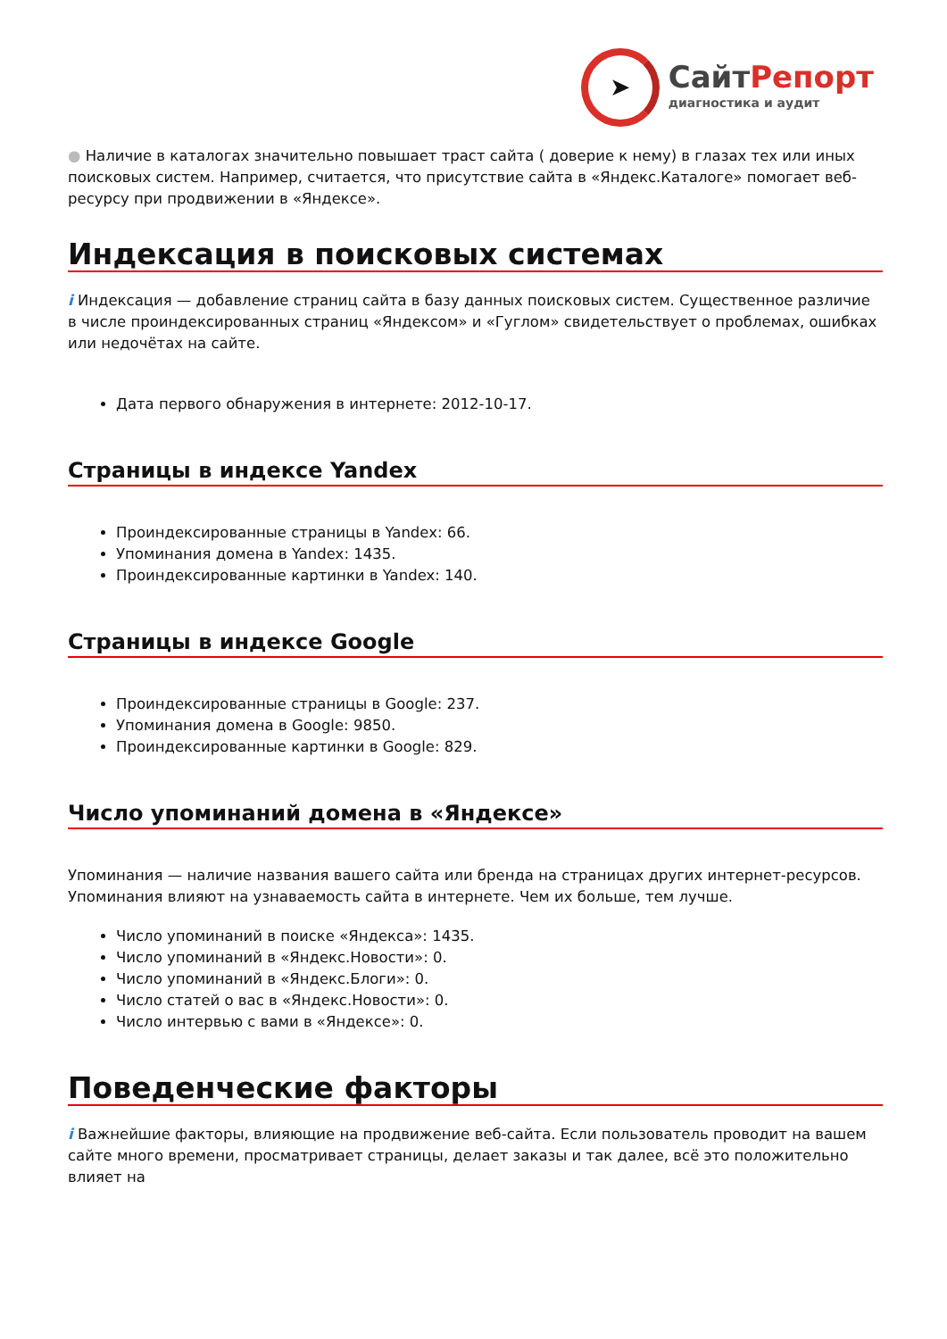➤
СайтРепорт
диагностика и аудит
● Наличие в каталогах значительно повышает траст сайта ( доверие к нему) в глазах тех или иных поисковых систем. Например, считается, что присутствие сайта в «Яндекс.Каталоге» помогает веб-ресурсу при продвижении в «Яндексе».
Индексация в поисковых системах
i Индексация — добавление страниц сайта в базу данных поисковых систем. Существенное различие в числе проиндексированных страниц «Яндексом» и «Гуглом» свидетельствует о проблемах, ошибках или недочётах на сайте.
Дата первого обнаружения в интернете: 2012-10-17.
Страницы в индексе Yandex
Проиндексированные страницы в Yandex: 66.
Упоминания домена в Yandex: 1435.
Проиндексированные картинки в Yandex: 140.
Страницы в индексе Google
Проиндексированные страницы в Google: 237.
Упоминания домена в Google: 9850.
Проиндексированные картинки в Google: 829.
Число упоминаний домена в «Яндексе»
Упоминания — наличие названия вашего сайта или бренда на страницах других интернет-ресурсов. Упоминания влияют на узнаваемость сайта в интернете. Чем их больше, тем лучше.
Число упоминаний в поиске «Яндекса»: 1435.
Число упоминаний в «Яндекс.Новости»: 0.
Число упоминаний в «Яндекс.Блоги»: 0.
Число статей о вас в «Яндекс.Новости»: 0.
Число интервью с вами в «Яндексе»: 0.
Поведенческие факторы
i Важнейшие факторы, влияющие на продвижение веб-сайта. Если пользователь проводит на вашем сайте много времени, просматривает страницы, делает заказы и так далее, всё это положительно влияет на